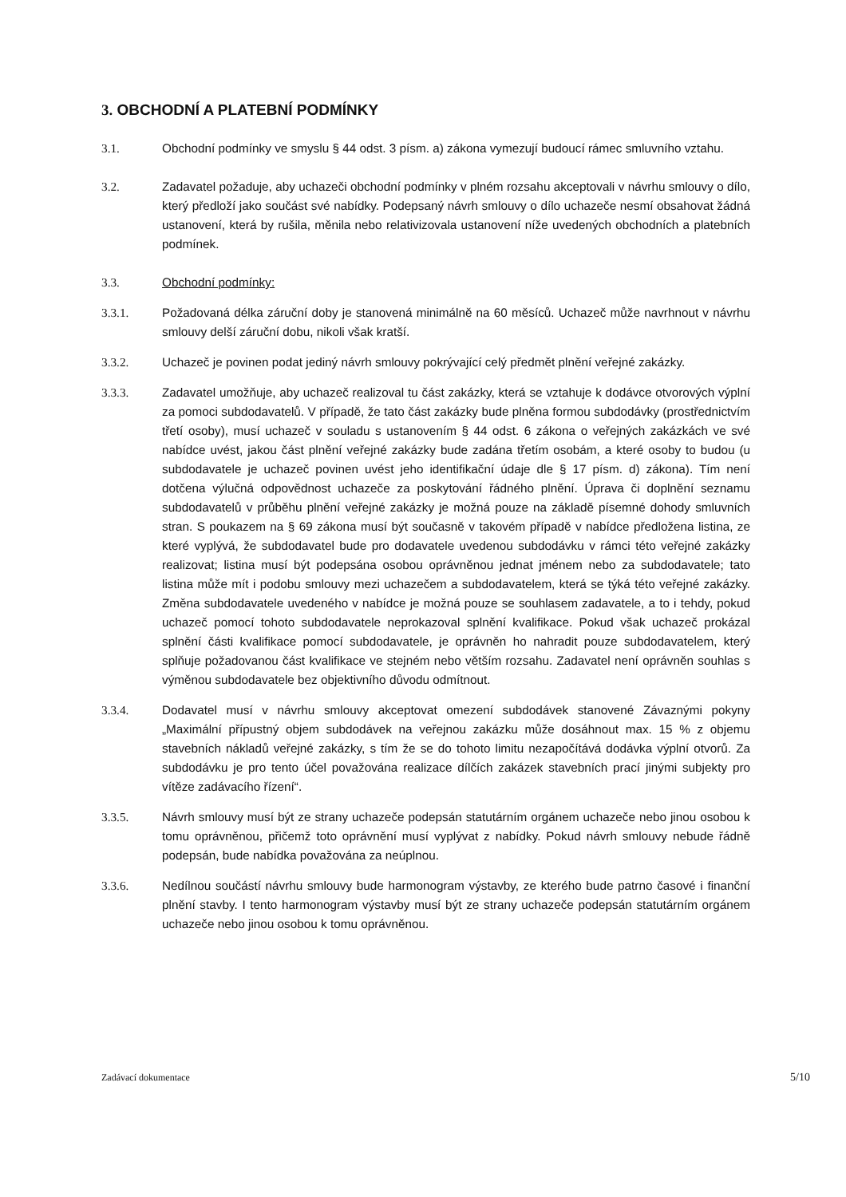3. OBCHODNÍ A PLATEBNÍ PODMÍNKY
3.1. Obchodní podmínky ve smyslu § 44 odst. 3 písm. a) zákona vymezují budoucí rámec smluvního vztahu.
3.2. Zadavatel požaduje, aby uchazeči obchodní podmínky v plném rozsahu akceptovali v návrhu smlouvy o dílo, který předloží jako součást své nabídky. Podepsaný návrh smlouvy o dílo uchazeče nesmí obsahovat žádná ustanovení, která by rušila, měnila nebo relativizovala ustanovení níže uvedených obchodních a platebních podmínek.
3.3. Obchodní podmínky:
3.3.1. Požadovaná délka záruční doby je stanovená minimálně na 60 měsíců. Uchazeč může navrhnout v návrhu smlouvy delší záruční dobu, nikoli však kratší.
3.3.2. Uchazeč je povinen podat jediný návrh smlouvy pokrývající celý předmět plnění veřejné zakázky.
3.3.3. Zadavatel umožňuje, aby uchazeč realizoval tu část zakázky, která se vztahuje k dodávce otvorových výplní za pomoci subdodavatelů. V případě, že tato část zakázky bude plněna formou subdodávky (prostřednictvím třetí osoby), musí uchazeč v souladu s ustanovením § 44 odst. 6 zákona o veřejných zakázkách ve své nabídce uvést, jakou část plnění veřejné zakázky bude zadána třetím osobám, a které osoby to budou (u subdodavatele je uchazeč povinen uvést jeho identifikační údaje dle § 17 písm. d) zákona). Tím není dotčena výlučná odpovědnost uchazeče za poskytování řádného plnění. Úprava či doplnění seznamu subdodavatelů v průběhu plnění veřejné zakázky je možná pouze na základě písemné dohody smluvních stran. S poukazem na § 69 zákona musí být současně v takovém případě v nabídce předložena listina, ze které vyplývá, že subdodavatel bude pro dodavatele uvedenou subdodávku v rámci této veřejné zakázky realizovat; listina musí být podepsána osobou oprávněnou jednat jménem nebo za subdodavatele; tato listina může mít i podobu smlouvy mezi uchazečem a subdodavatelem, která se týká této veřejné zakázky. Změna subdodavatele uvedeného v nabídce je možná pouze se souhlasem zadavatele, a to i tehdy, pokud uchazeč pomocí tohoto subdodavatele neprokazoval splnění kvalifikace. Pokud však uchazeč prokázal splnění části kvalifikace pomocí subdodavatele, je oprávněn ho nahradit pouze subdodavatelem, který splňuje požadovanou část kvalifikace ve stejném nebo větším rozsahu. Zadavatel není oprávněn souhlas s výměnou subdodavatele bez objektivního důvodu odmítnout.
3.3.4. Dodavatel musí v návrhu smlouvy akceptovat omezení subdodávek stanovené Závaznými pokyny „Maximální přípustný objem subdodávek na veřejnou zakázku může dosáhnout max. 15 % z objemu stavebních nákladů veřejné zakázky, s tím že se do tohoto limitu nezapočítává dodávka výplní otvorů. Za subdodávku je pro tento účel považována realizace dílčích zakázek stavebních prací jinými subjekty pro vítěze zadávacího řízení“.
3.3.5. Návrh smlouvy musí být ze strany uchazeče podepsán statutárním orgánem uchazeče nebo jinou osobou k tomu oprávněnou, přičemž toto oprávnění musí vyplývat z nabídky. Pokud návrh smlouvy nebude řádně podepsán, bude nabídka považována za neúplnou.
3.3.6. Nedílnou součástí návrhu smlouvy bude harmonogram výstavby, ze kterého bude patrno časové i finanční plnění stavby. I tento harmonogram výstavby musí být ze strany uchazeče podepsán statutárním orgánem uchazeče nebo jinou osobou k tomu oprávněnou.
Zadávací dokumentace 5/10